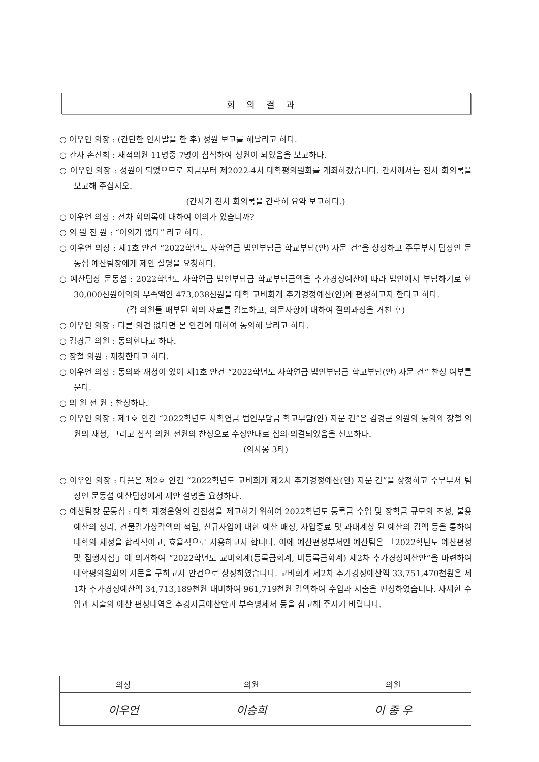회의결과
○ 이우언 의장 : (간단한 인사말을 한 후) 성원 보고를 해달라고 하다.
○ 간사 손진희 : 재적의원 11명중 7명이 참석하여 성원이 되었음을 보고하다.
○ 이우언 의장 : 성원이 되었으므로 지금부터 제2022-4차 대학평의원회를 개최하겠습니다. 간사께서는 전차 회의록을 보고해 주십시오.
(간사가 전차 회의록을 간략히 요약 보고하다.)
○ 이우언 의장 : 전차 회의록에 대하여 이의가 있습니까?
○ 의 원 전 원 : “이의가 없다” 라고 하다.
○ 이우언 의장 : 제1호 안건 “2022학년도 사학연금 법인부담금 학교부담(안) 자문 건”을 상정하고 주무부서 팀장인 문동섭 예산팀장에게 제안 설명을 요청하다.
○ 예산팀장 문동섭 : 2022학년도 사학연금 법인부담금 학교부담금액을 추가경정예산에 따라 법인에서 부담하기로 한 30,000천원이외의 부족액인 473,038천원을 대학 교비회계 추가경정예산(안)에 편성하고자 한다고 하다.
(각 의원들 배부된 회의 자료를 검토하고, 의문사항에 대하여 질의과정을 거친 후)
○ 이우언 의장 : 다른 의견 없다면 본 안건에 대하여 동의해 달라고 하다.
○ 김경근 의원 : 동의한다고 하다.
○ 장철 의원 : 재청한다고 하다.
○ 이우언 의장 : 동의와 재청이 있어 제1호 안건 “2022학년도 사학연금 법인부담금 학교부담(안) 자문 건” 찬성 여부를 묻다.
○ 의 원 전 원 : 찬성하다.
○ 이우언 의장 : 제1호 안건 “2022학년도 사학연금 법인부담금 학교부담(안) 자문 건”은 김경근 의원의 동의와 장철 의원의 재청, 그리고 참석 의원 전원의 찬성으로 수정안대로 심의·의결되었음을 선포하다.
(의사봉 3타)
○ 이우언 의장 : 다음은 제2호 안건 “2022학년도 교비회계 제2차 추가경정예산(안) 자문 건”을 상정하고 주무부서 팀장인 문동섭 예산팀장에게 제안 설명을 요청하다.
○ 예산팀장 문동섭 : 대학 재정운영의 건전성을 제고하기 위하여 2022학년도 등록금 수입 및 장학금 규모의 조성, 불용예산의 정리, 건물감가상각액의 적립, 신규사업에 대한 예산 배정, 사업종료 및 과대계상 된 예산의 감액 등을 통하여 대학의 재정을 합리적이고, 효율적으로 사용하고자 합니다. 이에 예산편성부서인 예산팀은 「2022학년도 예산편성 및 집행지침」에 의거하여 “2022학년도 교비회계(등록금회계, 비등록금회계) 제2차 추가경정예산안”을 마련하여 대학평의원회의 자문을 구하고자 안건으로 상정하였습니다. 교비회계 제2차 추가경정예산액 33,751,470천원은 제1차 추가경정예산액 34,713,189천원 대비하여 961,719천원 감액하여 수입과 지출을 편성하였습니다. 자세한 수입과 지출의 예산 편성내역은 추경자금예산안과 부속명세서 등을 참고해 주시기 바랍니다.
| 의장 | 의원 | 의원 |
| --- | --- | --- |
| 이우언 | 이승희 | 이 종 우 |